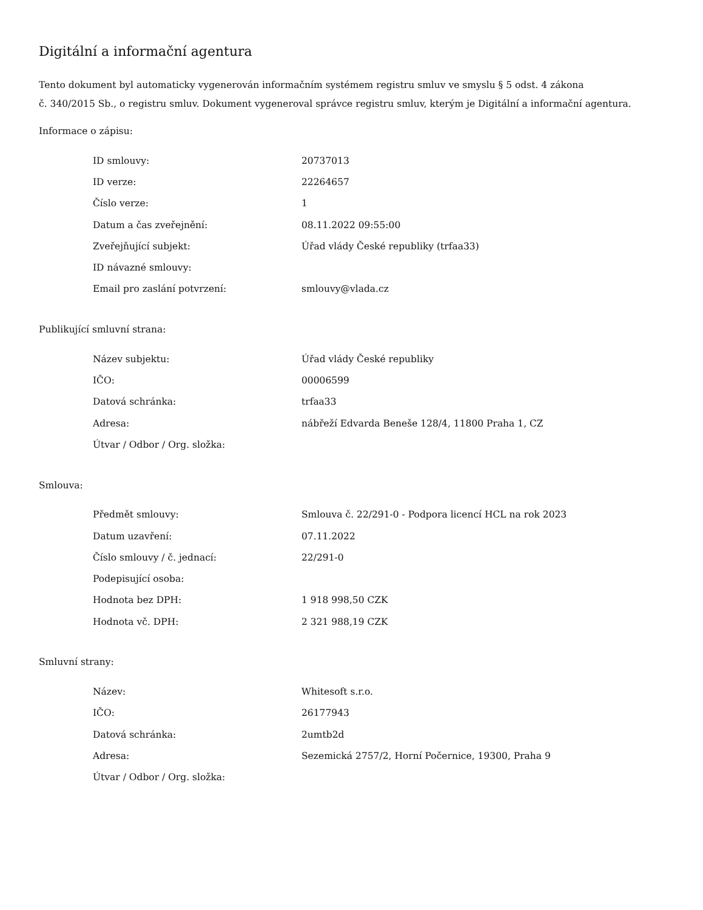Digitální a informační agentura
Tento dokument byl automaticky vygenerován informačním systémem registru smluv ve smyslu § 5 odst. 4 zákona
č. 340/2015 Sb., o registru smluv. Dokument vygeneroval správce registru smluv, kterým je Digitální a informační agentura.
Informace o zápisu:
| ID smlouvy: | 20737013 |
| ID verze: | 22264657 |
| Číslo verze: | 1 |
| Datum a čas zveřejnění: | 08.11.2022 09:55:00 |
| Zveřejňující subjekt: | Úřad vlády České republiky (trfaa33) |
| ID návazné smlouvy: | |
| Email pro zaslání potvrzení: | smlouvy@vlada.cz |
Publikující smluvní strana:
| Název subjektu: | Úřad vlády České republiky |
| IČO: | 00006599 |
| Datová schránka: | trfaa33 |
| Adresa: | nábřeží Edvarda Beneše 128/4, 11800 Praha 1, CZ |
| Útvar / Odbor / Org. složka: | |
Smlouva:
| Předmět smlouvy: | Smlouva č. 22/291-0 - Podpora licencí HCL na rok 2023 |
| Datum uzavření: | 07.11.2022 |
| Číslo smlouvy / č. jednací: | 22/291-0 |
| Podepisující osoba: | |
| Hodnota bez DPH: | 1 918 998,50 CZK |
| Hodnota vč. DPH: | 2 321 988,19 CZK |
Smluvní strany:
| Název: | Whitesoft s.r.o. |
| IČO: | 26177943 |
| Datová schránka: | 2umtb2d |
| Adresa: | Sezemická 2757/2, Horní Počernice, 19300, Praha 9 |
| Útvar / Odbor / Org. složka: | |